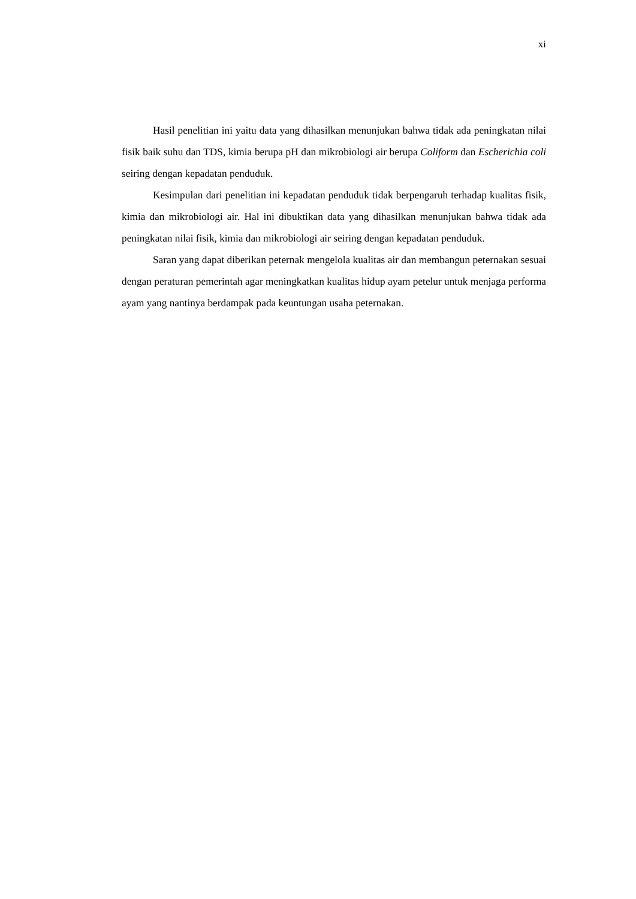xi
Hasil penelitian ini yaitu data yang dihasilkan menunjukan bahwa tidak ada peningkatan nilai fisik baik suhu dan TDS, kimia berupa pH dan mikrobiologi air berupa Coliform dan Escherichia coli seiring dengan kepadatan penduduk.
Kesimpulan dari penelitian ini kepadatan penduduk tidak berpengaruh terhadap kualitas fisik, kimia dan mikrobiologi air. Hal ini dibuktikan data yang dihasilkan menunjukan bahwa tidak ada peningkatan nilai fisik, kimia dan mikrobiologi air seiring dengan kepadatan penduduk.
Saran yang dapat diberikan peternak mengelola kualitas air dan membangun peternakan sesuai dengan peraturan pemerintah agar meningkatkan kualitas hidup ayam petelur untuk menjaga performa ayam yang nantinya berdampak pada keuntungan usaha peternakan.